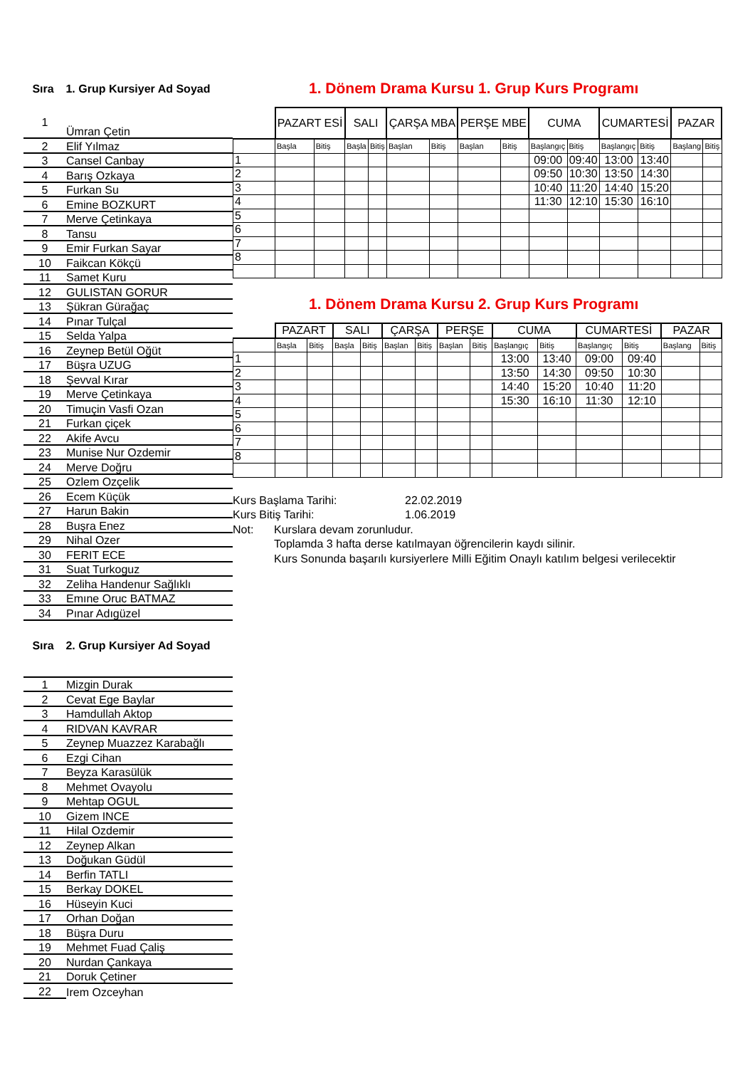Sıra 1. Grup Kursiyer Ad Soyad
| 1 | Ümran Çetin |
| 2 | Elif Yılmaz |
| 3 | Cansel Canbay |
| 4 | Barış Ozkaya |
| 5 | Furkan Su |
| 6 | Emine BOZKURT |
| 7 | Merve Çetinkaya |
| 8 | Tansu |
| 9 | Emir Furkan Sayar |
| 10 | Faikcan Kökçü |
| 11 | Samet Kuru |
| 12 | GULISTAN GORUR |
| 13 | Şükran Gürağaç |
| 14 | Pınar Tulçal |
| 15 | Selda Yalpa |
| 16 | Zeynep Betül Oğüt |
| 17 | Büşra UZUG |
| 18 | Şevval Kırar |
| 19 | Merve Çetinkaya |
| 20 | Timuçin Vasfi Ozan |
| 21 | Furkan çiçek |
| 22 | Akife Avcu |
| 23 | Munise Nur Ozdemir |
| 24 | Merve Doğru |
| 25 | Ozlem Ozçelik |
| 26 | Ecem Küçük |
| 27 | Harun Bakin |
| 28 | Buşra Enez |
| 29 | Nihal Ozer |
| 30 | FERIT ECE |
| 31 | Suat Turkoguz |
| 32 | Zeliha Handenur Sağlıklı |
| 33 | Emıne Oruc BATMAZ |
| 34 | Pınar Adıgüzel |
Sıra 2. Grup Kursiyer Ad Soyad
| 1 | Mizgin Durak |
| 2 | Cevat Ege Baylar |
| 3 | Hamdullah Aktop |
| 4 | RIDVAN KAVRAR |
| 5 | Zeynep Muazzez Karabağlı |
| 6 | Ezgi Cihan |
| 7 | Beyza Karasülük |
| 8 | Mehmet Ovayolu |
| 9 | Mehtap OGUL |
| 10 | Gizem INCE |
| 11 | Hilal Ozdemir |
| 12 | Zeynep Alkan |
| 13 | Doğukan Güdül |
| 14 | Berfin TATLI |
| 15 | Berkay DOKEL |
| 16 | Hüseyin Kuci |
| 17 | Orhan Doğan |
| 18 | Büşra Duru |
| 19 | Mehmet Fuad Çaliş |
| 20 | Nurdan Çankaya |
| 21 | Doruk Çetiner |
| 22 | Irem Ozceyhan |
1. Dönem Drama Kursu 1. Grup Kurs Programı
| | PAZART ESİ | | SALI | | ÇARŞA MBA | | PERŞE MBE | | CUMA | | CUMARTESİ | | PAZAR | |
| --- | --- | --- | --- | --- | --- | --- | --- | --- | --- | --- | --- | --- | --- | --- |
| | Başla | Bitiş | Başla | Bitiş | Başlan | Bitiş | Başlan | Bitiş | Başlangıç | Bitiş | Başlangıç | Bitiş | Başlang | Bitiş |
| 1 | | | | | | | | | 09:00 | 09:40 | 13:00 | 13:40 | | |
| 2 | | | | | | | | | 09:50 | 10:30 | 13:50 | 14:30 | | |
| 3 | | | | | | | | | 10:40 | 11:20 | 14:40 | 15:20 | | |
| 4 | | | | | | | | | 11:30 | 12:10 | 15:30 | 16:10 | | |
| 5 | | | | | | | | | | | | | | |
| 6 | | | | | | | | | | | | | | |
| 7 | | | | | | | | | | | | | | |
| 8 | | | | | | | | | | | | | | |
1. Dönem Drama Kursu 2. Grup Kurs Programı
| | PAZART | | SALI | | ÇARŞA | | PERŞE | | CUMA | | CUMARTESİ | | PAZAR | |
| --- | --- | --- | --- | --- | --- | --- | --- | --- | --- | --- | --- | --- | --- | --- |
| | Başla | Bitiş | Başla | Bitiş | Başlan | Bitiş | Başlan | Bitiş | Başlangıç | Bitiş | Başlangıç | Bitiş | Başlang | Bitiş |
| 1 | | | | | | | | | 13:00 | 13:40 | 09:00 | 09:40 | | |
| 2 | | | | | | | | | 13:50 | 14:30 | 09:50 | 10:30 | | |
| 3 | | | | | | | | | 14:40 | 15:20 | 10:40 | 11:20 | | |
| 4 | | | | | | | | | 15:30 | 16:10 | 11:30 | 12:10 | | |
| 5 | | | | | | | | | | | | | | |
| 6 | | | | | | | | | | | | | | |
| 7 | | | | | | | | | | | | | | |
| 8 | | | | | | | | | | | | | | |
Kurs Başlama Tarihi: 22.02.2019
Kurs Bitiş Tarihi: 1.06.2019
Not: Kurslara devam zorunludur.
Toplamda 3 hafta derse katılmayan öğrencilerin kaydı silinir.
Kurs Sonunda başarılı kursiyerlere Milli Eğitim Onaylı katılım belgesi verilecektir